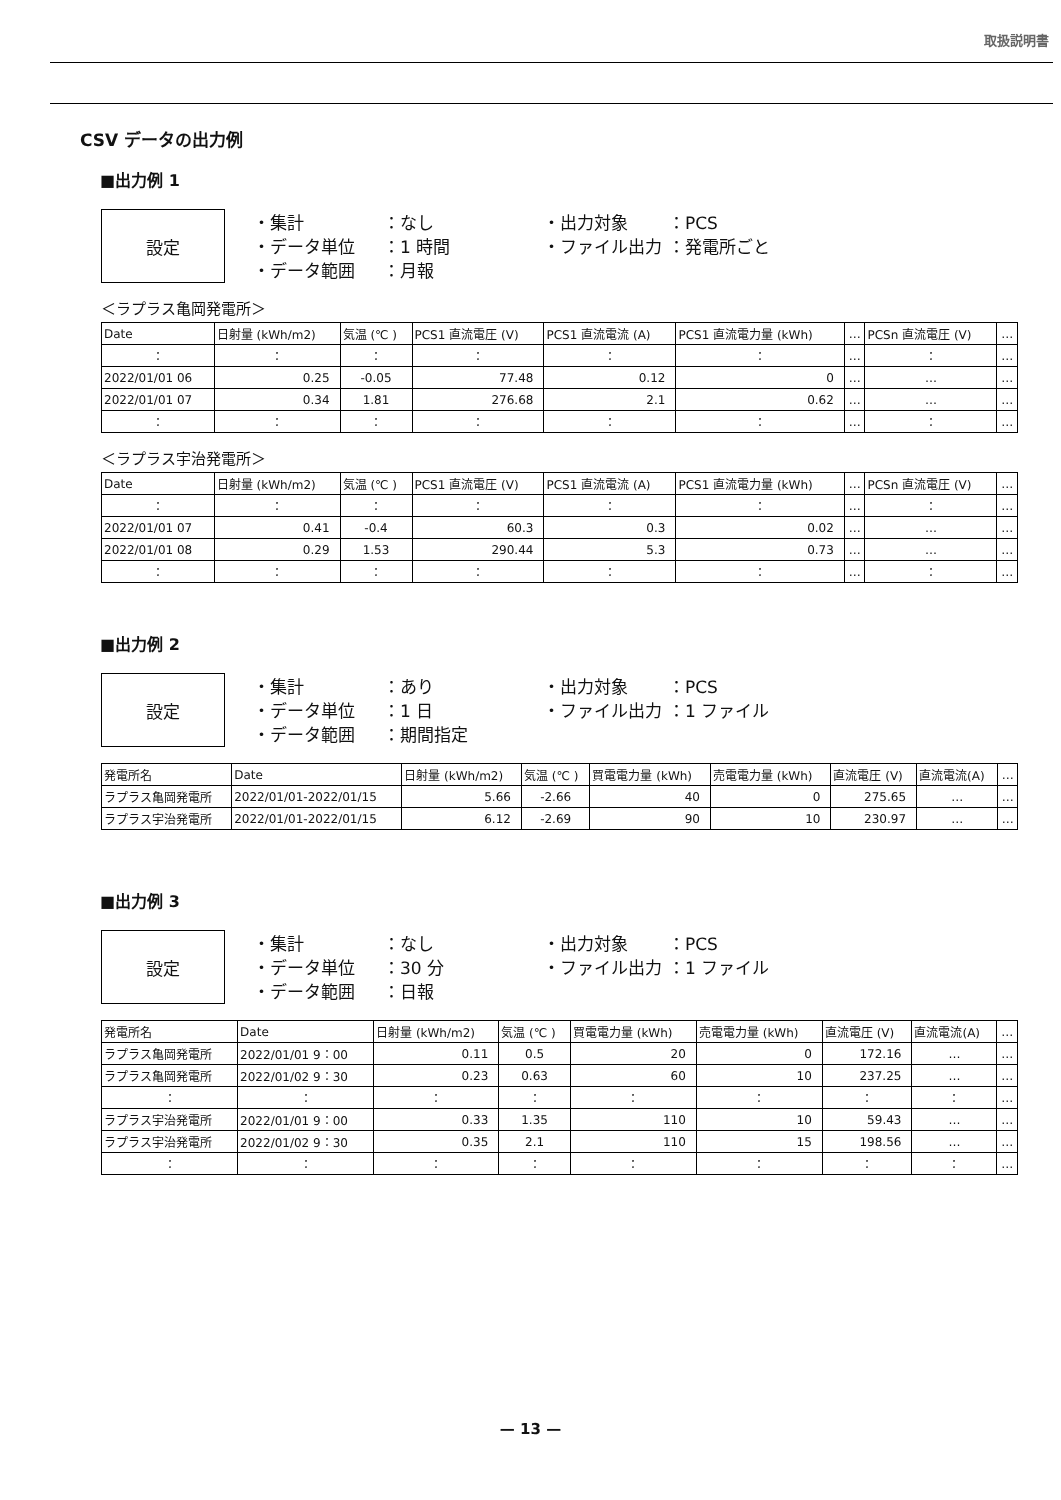取扱説明書
CSV データの出力例
■出力例 1
設定
・集計 ：なし ・出力対象 ：PCS ・データ単位 ：1 時間 ・ファイル出力 ：発電所ごと ・データ範囲 ：月報
＜ラプラス亀岡発電所＞
| Date | 日射量 (kWh/m2) | 気温 (℃ ) | PCS1 直流電圧 (V) | PCS1 直流電流 (A) | PCS1 直流電力量 (kWh) | … | PCSn 直流電圧 (V) | … |
| --- | --- | --- | --- | --- | --- | --- | --- | --- |
| ： | ： | ： | ： | ： | ： | … | ： | … |
| 2022/01/01 06 | 0.25 | -0.05 | 77.48 | 0.12 | 0 | … | … | … |
| 2022/01/01 07 | 0.34 | 1.81 | 276.68 | 2.1 | 0.62 | … | … | … |
| ： | ： | ： | ： | ： | ： | … | ： | … |
＜ラプラス宇治発電所＞
| Date | 日射量 (kWh/m2) | 気温 (℃ ) | PCS1 直流電圧 (V) | PCS1 直流電流 (A) | PCS1 直流電力量 (kWh) | … | PCSn 直流電圧 (V) | … |
| --- | --- | --- | --- | --- | --- | --- | --- | --- |
| ： | ： | ： | ： | ： | ： | … | ： | … |
| 2022/01/01 07 | 0.41 | -0.4 | 60.3 | 0.3 | 0.02 | … | … | … |
| 2022/01/01 08 | 0.29 | 1.53 | 290.44 | 5.3 | 0.73 | … | … | … |
| ： | ： | ： | ： | ： | ： | … | ： | … |
■出力例 2
設定
・集計 ：あり ・出力対象 ：PCS ・データ単位 ：1 日 ・ファイル出力 ：1 ファイル ・データ範囲 ：期間指定
| 発電所名 | Date | 日射量 (kWh/m2) | 気温 (℃ ) | 買電電力量 (kWh) | 売電電力量 (kWh) | 直流電圧 (V) | 直流電流(A) | … |
| --- | --- | --- | --- | --- | --- | --- | --- | --- |
| ラプラス亀岡発電所 | 2022/01/01-2022/01/15 | 5.66 | -2.66 | 40 | 0 | 275.65 | … | … |
| ラプラス宇治発電所 | 2022/01/01-2022/01/15 | 6.12 | -2.69 | 90 | 10 | 230.97 | … | … |
■出力例 3
設定
・集計 ：なし ・出力対象 ：PCS ・データ単位 ：30 分 ・ファイル出力 ：1 ファイル ・データ範囲 ：日報
| 発電所名 | Date | 日射量 (kWh/m2) | 気温 (℃ ) | 買電電力量 (kWh) | 売電電力量 (kWh) | 直流電圧 (V) | 直流電流(A) | … |
| --- | --- | --- | --- | --- | --- | --- | --- | --- |
| ラプラス亀岡発電所 | 2022/01/01 9：00 | 0.11 | 0.5 | 20 | 0 | 172.16 | … | … |
| ラプラス亀岡発電所 | 2022/01/02 9：30 | 0.23 | 0.63 | 60 | 10 | 237.25 | … | … |
| ： | ： | ： | ： | ： | ： | ： | ： | … |
| ラプラス宇治発電所 | 2022/01/01 9：00 | 0.33 | 1.35 | 110 | 10 | 59.43 | … | … |
| ラプラス宇治発電所 | 2022/01/02 9：30 | 0.35 | 2.1 | 110 | 15 | 198.56 | … | … |
| ： | ： | ： | ： | ： | ： | ： | ： | … |
— 13 —